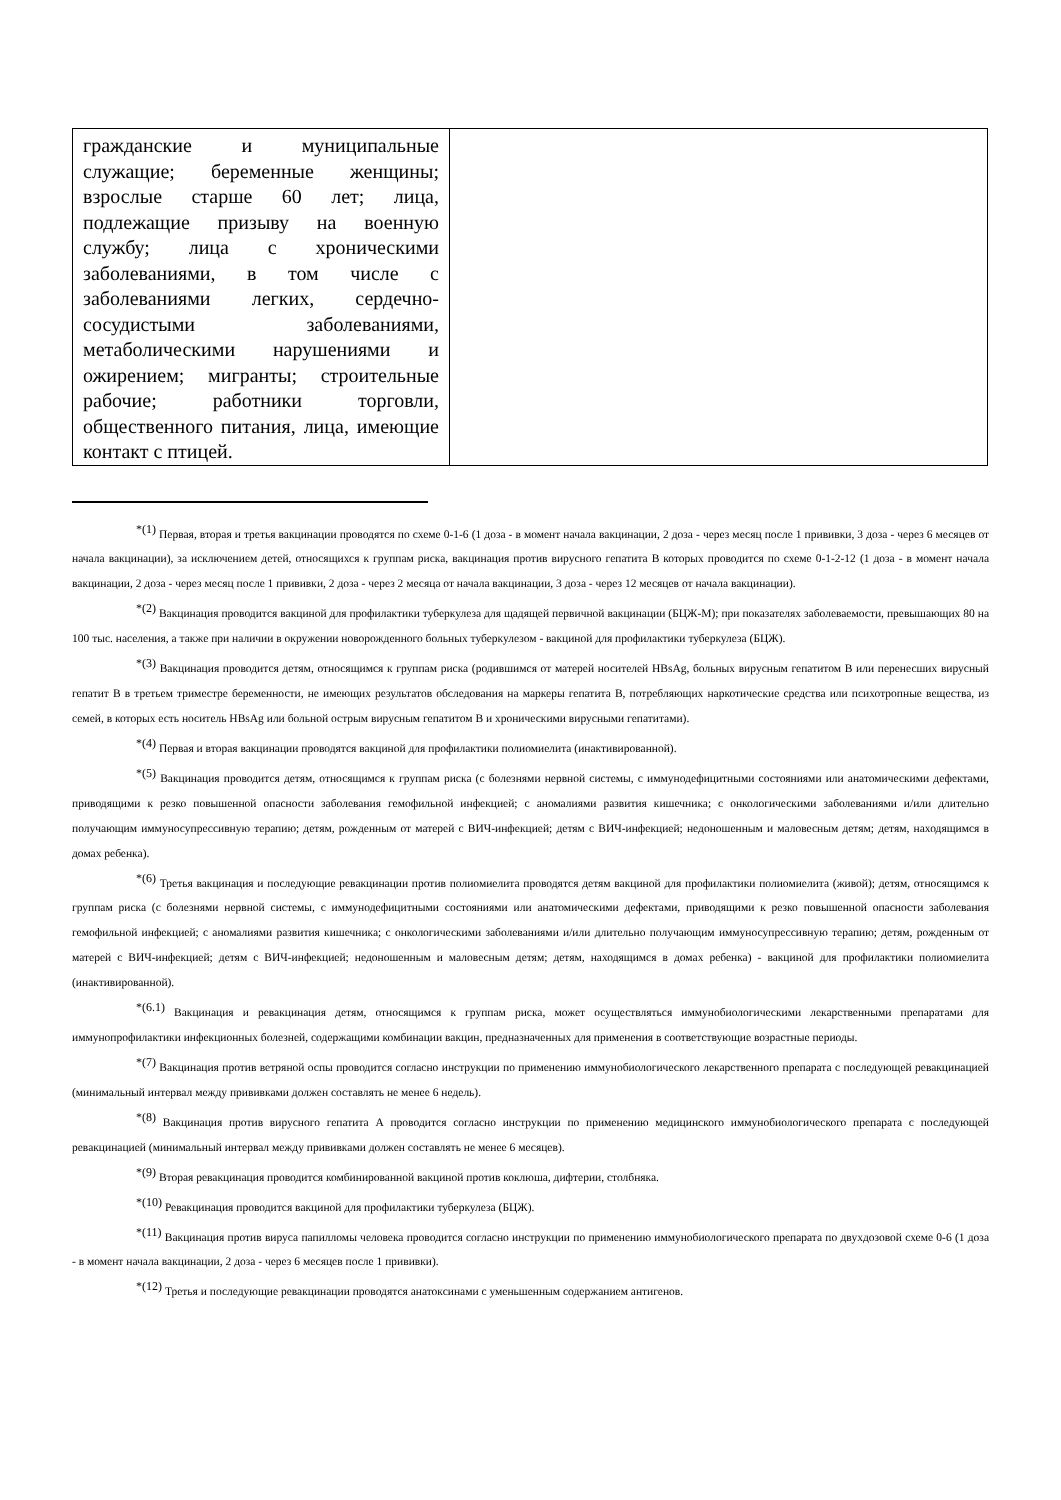| гражданские и муниципальные служащие; беременные женщины; взрослые старше 60 лет; лица, подлежащие призыву на военную службу; лица с хроническими заболеваниями, в том числе с заболеваниями легких, сердечно-сосудистыми заболеваниями, метаболическими нарушениями и ожирением; мигранты; строительные рабочие; работники торговли, общественного питания, лица, имеющие контакт с птицей. | |
<sup>*(1)</sup> Первая, вторая и третья вакцинации проводятся по схеме 0-1-6 (1 доза - в момент начала вакцинации, 2 доза - через месяц после 1 прививки, 3 доза - через 6 месяцев от начала вакцинации), за исключением детей, относящихся к группам риска, вакцинация против вирусного гепатита В которых проводится по схеме 0-1-2-12 (1 доза - в момент начала вакцинации, 2 доза - через месяц после 1 прививки, 2 доза - через 2 месяца от начала вакцинации, 3 доза - через 12 месяцев от начала вакцинации).
<sup>*(2)</sup> Вакцинация проводится вакциной для профилактики туберкулеза для щадящей первичной вакцинации (БЦЖ-М); при показателях заболеваемости, превышающих 80 на 100 тыс. населения, а также при наличии в окружении новорожденного больных туберкулезом - вакциной для профилактики туберкулеза (БЦЖ).
<sup>*(3)</sup> Вакцинация проводится детям, относящимся к группам риска (родившимся от матерей носителей HBsAg, больных вирусным гепатитом В или перенесших вирусный гепатит В в третьем триместре беременности, не имеющих результатов обследования на маркеры гепатита В, потребляющих наркотические средства или психотропные вещества, из семей, в которых есть носитель HBsAg или больной острым вирусным гепатитом В и хроническими вирусными гепатитами).
<sup>*(4)</sup> Первая и вторая вакцинации проводятся вакциной для профилактики полиомиелита (инактивированной).
<sup>*(5)</sup> Вакцинация проводится детям, относящимся к группам риска (с болезнями нервной системы, с иммунодефицитными состояниями или анатомическими дефектами, приводящими к резко повышенной опасности заболевания гемофильной инфекцией; с аномалиями развития кишечника; с онкологическими заболеваниями и/или длительно получающим иммуносупрессивную терапию; детям, рожденным от матерей с ВИЧ-инфекцией; детям с ВИЧ-инфекцией; недоношенным и маловесным детям; детям, находящимся в домах ребенка).
<sup>*(6)</sup> Третья вакцинация и последующие ревакцинации против полиомиелита проводятся детям вакциной для профилактики полиомиелита (живой); детям, относящимся к группам риска (с болезнями нервной системы, с иммунодефицитными состояниями или анатомическими дефектами, приводящими к резко повышенной опасности заболевания гемофильной инфекцией; с аномалиями развития кишечника; с онкологическими заболеваниями и/или длительно получающим иммуносупрессивную терапию; детям, рожденным от матерей с ВИЧ-инфекцией; детям с ВИЧ-инфекцией; недоношенным и маловесным детям; детям, находящимся в домах ребенка) - вакциной для профилактики полиомиелита (инактивированной).
<sup>*(6.1)</sup> Вакцинация и ревакцинация детям, относящимся к группам риска, может осуществляться иммунобиологическими лекарственными препаратами для иммунопрофилактики инфекционных болезней, содержащими комбинации вакцин, предназначенных для применения в соответствующие возрастные периоды.
<sup>*(7)</sup> Вакцинация против ветряной оспы проводится согласно инструкции по применению иммунобиологического лекарственного препарата с последующей ревакцинацией (минимальный интервал между прививками должен составлять не менее 6 недель).
<sup>*(8)</sup> Вакцинация против вирусного гепатита А проводится согласно инструкции по применению медицинского иммунобиологического препарата с последующей ревакцинацией (минимальный интервал между прививками должен составлять не менее 6 месяцев).
<sup>*(9)</sup> Вторая ревакцинация проводится комбинированной вакциной против коклюша, дифтерии, столбняка.
<sup>*(10)</sup> Ревакцинация проводится вакциной для профилактики туберкулеза (БЦЖ).
<sup>*(11)</sup> Вакцинация против вируса папилломы человека проводится согласно инструкции по применению иммунобиологического препарата по двухдозовой схеме 0-6 (1 доза - в момент начала вакцинации, 2 доза - через 6 месяцев после 1 прививки).
<sup>*(12)</sup> Третья и последующие ревакцинации проводятся анатоксинами с уменьшенным содержанием антигенов.